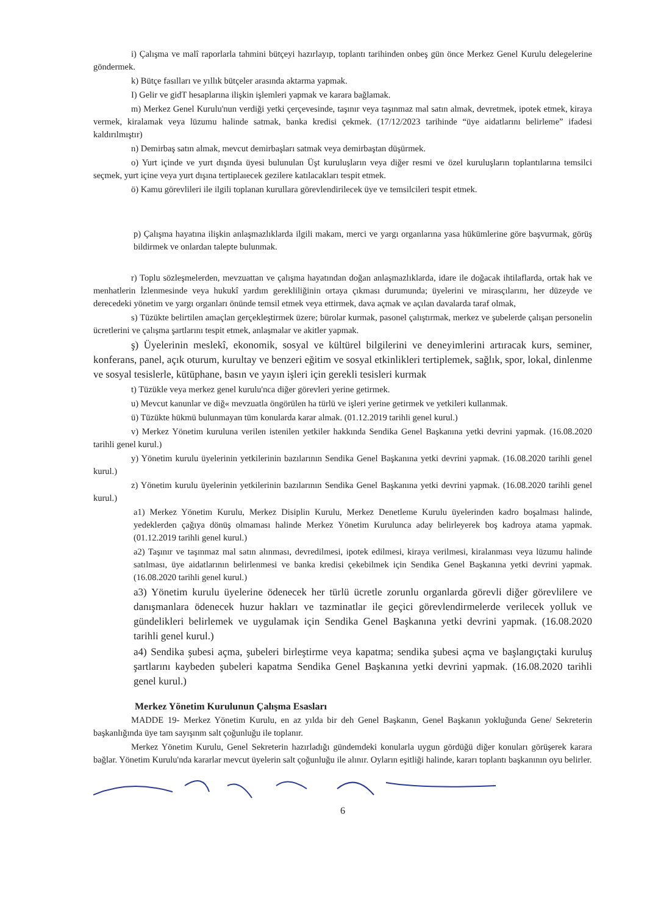i) Çalışma ve malî raporlarla tahmini bütçeyi hazırlayıp, toplantı tarihinden onbeş gün önce Merkez Genel Kurulu delegelerine göndermek.
k) Bütçe fasılları ve yıllık bütçeler arasında aktarma yapmak.
I) Gelir ve gidT hesaplarına ilişkin işlemleri yapmak ve karara bağlamak.
m) Merkez Genel Kurulu'nun verdiği yetki çerçevesinde, taşınır veya taşınmaz mal satın almak, devretmek, ipotek etmek, kiraya vermek, kiralamak veya lüzumu halinde satmak, banka kredisi çekmek. (17/12/2023 tarihinde “üye aidatlarını belirleme” ifadesi kaldırılmıştır)
n) Demirbaş satın almak, mevcut demirbaşları satmak veya demirbaştan düşürmek.
o) Yurt içinde ve yurt dışında üyesi bulunulan Üşt kuruluşların veya diğer resmi ve özel kuruluşların toplantılarına temsilci seçmek, yurt içine veya yurt dışına tertiplaıecek gezilere katılacakları tespit etmek.
ö) Kamu görevlileri ile ilgili toplanan kurullara görevlendirilecek üye ve temsilcileri tespit etmek.
p) Çalışma hayatına ilişkin anlaşmazlıklarda ilgili makam, merci ve yargı organlarına yasa hükümlerine göre başvurmak, görüş bildirmek ve onlardan talepte bulunmak.
r) Toplu sözleşmelerden, mevzuattan ve çalışma hayatından doğan anlaşmazlıklarda, idare ile doğacak ihtilaflarda, ortak hak ve menhatlerin İzlenmesinde veya hukukî yardım gerekliliğinin ortaya çıkması durumunda; üyelerini ve mirasçılarını, her düzeyde ve derecedeki yönetim ve yargı organları önünde temsil etmek veya ettirmek, dava açmak ve açılan davalarda taraf olmak,
s) Tüzükte belirtilen amaçlan gerçekleştirmek üzere; bürolar kurmak, pasonel çalıştırmak, merkez ve şubelerde çalışan personelin ücretlerini ve çalışma şartlarını tespit etmek, anlaşmalar ve akitler yapmak.
ş) Üyelerinin meslekî, ekonomik, sosyal ve kültürel bilgilerini ve deneyimlerini artıracak kurs, seminer, konferans, panel, açık oturum, kurultay ve benzeri eğitim ve sosyal etkinlikleri tertiplemek, sağlık, spor, lokal, dinlenme ve sosyal tesislerle, kütüphane, basın ve yayın işleri için gerekli tesisleri kurmak
t) Tüzükle veya merkez genel kurulu'nca diğer görevleri yerine getirmek.
u) Mevcut kanunlar ve diğ« mevzuatla öngörülen ha türlü ve işleri yerine getirmek ve yetkileri kullanmak.
ü) Tüzükte hükmü bulunmayan tüm konularda karar almak. (01.12.2019 tarihli genel kurul.)
v) Merkez Yönetim kuruluna verilen istenilen yetkiler hakkında Sendika Genel Başkanına yetki devrini yapmak. (16.08.2020 tarihli genel kurul.)
y) Yönetim kurulu üyelerinin yetkilerinin bazılarının Sendika Genel Başkanına yetki devrini yapmak. (16.08.2020 tarihli genel kurul.)
z) Yönetim kurulu üyelerinin yetkilerinin bazılarının Sendika Genel Başkanına yetki devrini yapmak. (16.08.2020 tarihli genel kurul.)
a1) Merkez Yönetim Kurulu, Merkez Disiplin Kurulu, Merkez Denetleme Kurulu üyelerinden kadro boşalması halinde, yedeklerden çağıya dönüş olmaması halinde Merkez Yönetim Kurulunca aday belirleyerek boş kadroya atama yapmak.(01.12.2019 tarihli genel kurul.)
a2) Taşınır ve taşınmaz mal satın alınması, devredilmesi, ipotek edilmesi, kiraya verilmesi, kiralanması veya lüzumu halinde satılması, üye aidatlarının belirlenmesi ve banka kredisi çekebilmek için Sendika Genel Başkanına yetki devrini yapmak. (16.08.2020 tarihli genel kurul.)
a3) Yönetim kurulu üyelerine ödenecek her türlü ücretle zorunlu organlarda görevli diğer görevlilere ve danışmanlara ödenecek huzur hakları ve tazminatlar ile geçici görevlendirmelerde verilecek yolluk ve gündelikleri belirlemek ve uygulamak için Sendika Genel Başkanına yetki devrini yapmak. (16.08.2020 tarihli genel kurul.)
a4) Sendika şubesi açma, şubeleri birleştirme veya kapatma; sendika şubesi açma ve başlangıçtaki kuruluş şartlarını kaybeden şubeleri kapatma Sendika Genel Başkanına yetki devrini yapmak. (16.08.2020 tarihli genel kurul.)
Merkez Yönetim Kurulunun Çalışma Esasları
MADDE 19- Merkez Yönetim Kurulu, en az yılda bir deh Genel Başkanın, Genel Başkanın yokluğunda Gene/ Sekreterin başkanlığında üye tam sayışınm salt çoğunluğu ile toplanır.
Merkez Yönetim Kurulu, Genel Sekreterin hazırladığı gündemdeki konularla uygun gördüğü diğer konuları görüşerek karara bağlar. Yönetim Kurulu'nda kararlar mevcut üyelerin salt çoğunluğu ile alınır. Oyların eşitliği halinde, kararı toplantı başkanının oyu belirler.
6